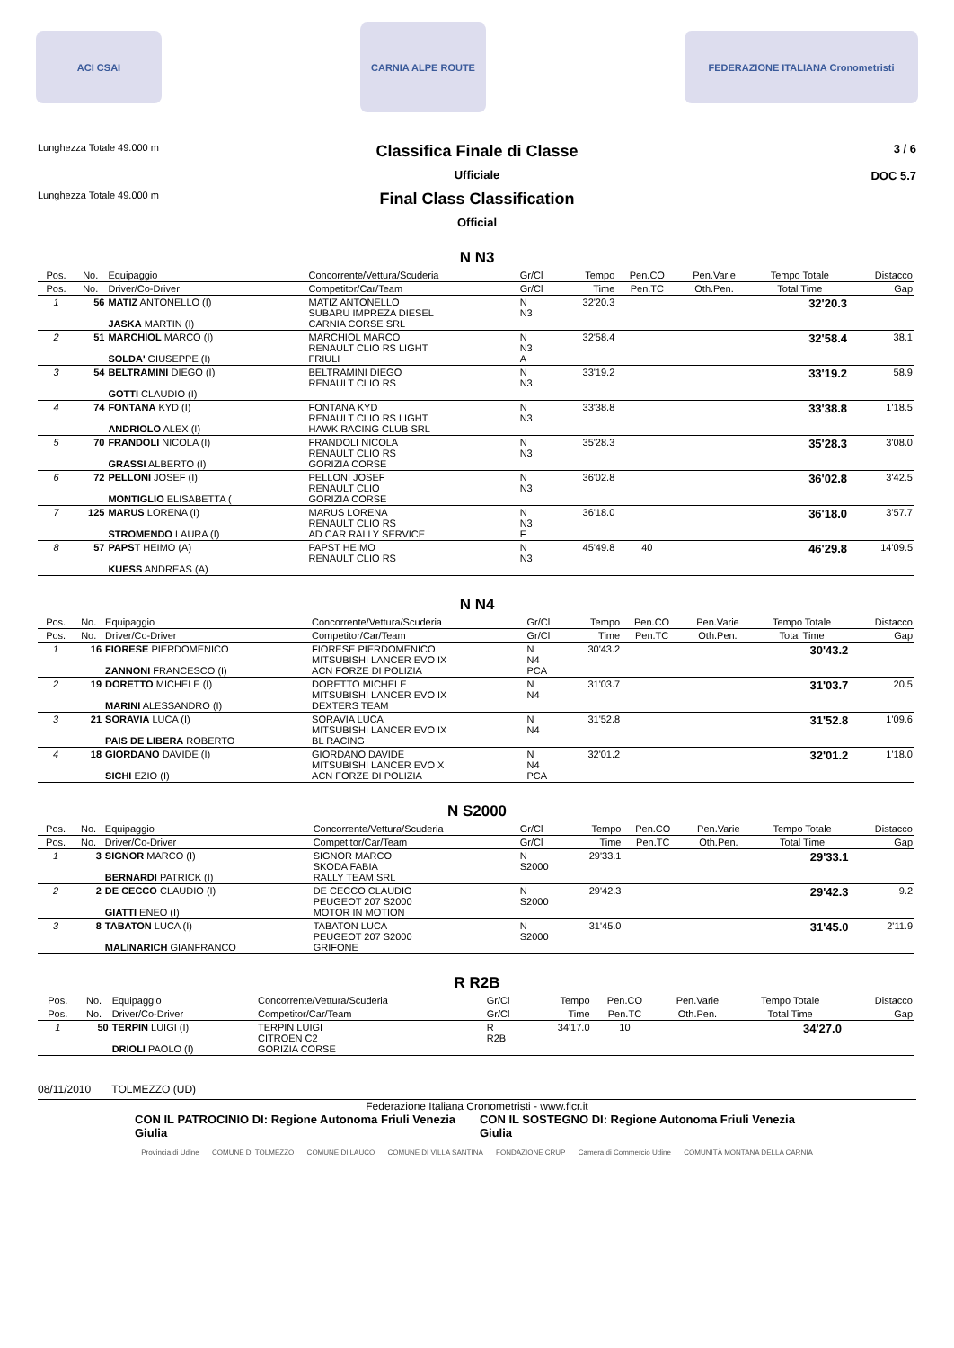ACI CSAI
CARNIA ALPE ROUTE
FEDERAZIONE ITALIANA Cronometristi
Lunghezza Totale 49.000 m
Classifica Finale di Classe
Ufficiale
3 / 6
DOC 5.7
Lunghezza Totale 49.000 m
Final Class Classification
Official
N N3
| Pos. | No. | Equipaggio | Concorrente/Vettura/Scuderia | Gr/Cl | Tempo | Pen.CO | Pen.Varie | Tempo Totale | Distacco |
| --- | --- | --- | --- | --- | --- | --- | --- | --- | --- |
| Pos. | No. | Driver/Co-Driver | Competitor/Car/Team | Gr/Cl | Time | Pen.TC | Oth.Pen. | Total Time | Gap |
| 1 | 56 | MATIZ ANTONELLO (I) JASKA MARTIN (I) | MATIZ ANTONELLO SUBARU IMPREZA DIESEL CARNIA CORSE SRL | N N3 | 32'20.3 | | | 32'20.3 | |
| 2 | 51 | MARCHIOL MARCO (I) SOLDA' GIUSEPPE (I) | MARCHIOL MARCO RENAULT CLIO RS LIGHT FRIULI | N N3 A | 32'58.4 | | | 32'58.4 | 38.1 |
| 3 | 54 | BELTRAMINI DIEGO (I) GOTTI CLAUDIO (I) | BELTRAMINI DIEGO RENAULT CLIO RS | N N3 | 33'19.2 | | | 33'19.2 | 58.9 |
| 4 | 74 | FONTANA KYD (I) ANDRIOLO ALEX (I) | FONTANA KYD RENAULT CLIO RS LIGHT HAWK RACING CLUB SRL | N N3 | 33'38.8 | | | 33'38.8 | 1'18.5 |
| 5 | 70 | FRANDOLI NICOLA (I) GRASSI ALBERTO (I) | FRANDOLI NICOLA RENAULT CLIO RS GORIZIA CORSE | N N3 | 35'28.3 | | | 35'28.3 | 3'08.0 |
| 6 | 72 | PELLONI JOSEF (I) MONTIGLIO ELISABETTA ( | PELLONI JOSEF RENAULT CLIO GORIZIA CORSE | N N3 | 36'02.8 | | | 36'02.8 | 3'42.5 |
| 7 | 125 | MARUS LORENA (I) STROMENDO LAURA (I) | MARUS LORENA RENAULT CLIO RS AD CAR RALLY SERVICE | N N3 F | 36'18.0 | | | 36'18.0 | 3'57.7 |
| 8 | 57 | PAPST HEIMO (A) KUESS ANDREAS (A) | PAPST HEIMO RENAULT CLIO RS | N N3 | 45'49.8 | 40 | | 46'29.8 | 14'09.5 |
N N4
| Pos. | No. | Equipaggio | Concorrente/Vettura/Scuderia | Gr/Cl | Tempo | Pen.CO | Pen.Varie | Tempo Totale | Distacco |
| --- | --- | --- | --- | --- | --- | --- | --- | --- | --- |
| Pos. | No. | Driver/Co-Driver | Competitor/Car/Team | Gr/Cl | Time | Pen.TC | Oth.Pen. | Total Time | Gap |
| 1 | 16 | FIORESE PIERDOMENICO ZANNONI FRANCESCO (I) | FIORESE PIERDOMENICO MITSUBISHI LANCER EVO IX ACN FORZE DI POLIZIA | N N4 PCA | 30'43.2 | | | 30'43.2 | |
| 2 | 19 | DORETTO MICHELE (I) MARINI ALESSANDRO (I) | DORETTO MICHELE MITSUBISHI LANCER EVO IX DEXTERS TEAM | N N4 | 31'03.7 | | | 31'03.7 | 20.5 |
| 3 | 21 | SORAVIA LUCA (I) PAIS DE LIBERA ROBERTO | SORAVIA LUCA MITSUBISHI LANCER EVO IX BL RACING | N N4 | 31'52.8 | | | 31'52.8 | 1'09.6 |
| 4 | 18 | GIORDANO DAVIDE (I) SICHI EZIO (I) | GIORDANO DAVIDE MITSUBISHI LANCER EVO X ACN FORZE DI POLIZIA | N N4 PCA | 32'01.2 | | | 32'01.2 | 1'18.0 |
N S2000
| Pos. | No. | Equipaggio | Concorrente/Vettura/Scuderia | Gr/Cl | Tempo | Pen.CO | Pen.Varie | Tempo Totale | Distacco |
| --- | --- | --- | --- | --- | --- | --- | --- | --- | --- |
| Pos. | No. | Driver/Co-Driver | Competitor/Car/Team | Gr/Cl | Time | Pen.TC | Oth.Pen. | Total Time | Gap |
| 1 | 3 | SIGNOR MARCO (I) BERNARDI PATRICK (I) | SIGNOR MARCO SKODA FABIA RALLY TEAM SRL | N S2000 | 29'33.1 | | | 29'33.1 | |
| 2 | 2 | DE CECCO CLAUDIO (I) GIATTI ENEO (I) | DE CECCO CLAUDIO PEUGEOT 207 S2000 MOTOR IN MOTION | N S2000 | 29'42.3 | | | 29'42.3 | 9.2 |
| 3 | 8 | TABATON LUCA (I) MALINARICH GIANFRANCO | TABATON LUCA PEUGEOT 207 S2000 GRIFONE | N S2000 | 31'45.0 | | | 31'45.0 | 2'11.9 |
R R2B
| Pos. | No. | Equipaggio | Concorrente/Vettura/Scuderia | Gr/Cl | Tempo | Pen.CO | Pen.Varie | Tempo Totale | Distacco |
| --- | --- | --- | --- | --- | --- | --- | --- | --- | --- |
| Pos. | No. | Driver/Co-Driver | Competitor/Car/Team | Gr/Cl | Time | Pen.TC | Oth.Pen. | Total Time | Gap |
| 1 | 50 | TERPIN LUIGI (I) DRIOLI PAOLO (I) | TERPIN LUIGI CITROEN C2 GORIZIA CORSE | R R2B | 34'17.0 | 10 | | 34'27.0 | |
08/11/2010 TOLMEZZO (UD)
Federazione Italiana Cronometristi - www.ficr.it
CON IL PATROCINIO DI: Regione Autonoma Friuli Venezia Giulia CON IL SOSTEGNO DI: Regione Autonoma Friuli Venezia Giulia
Provincia di Udine COMUNE DI TOLMEZZO COMUNE DI LAUCO COMUNE DI VILLA SANTINA FONDAZIONE CRUP Camera di Commercio Udine COMUNITÀ MONTANA DELLA CARNIA